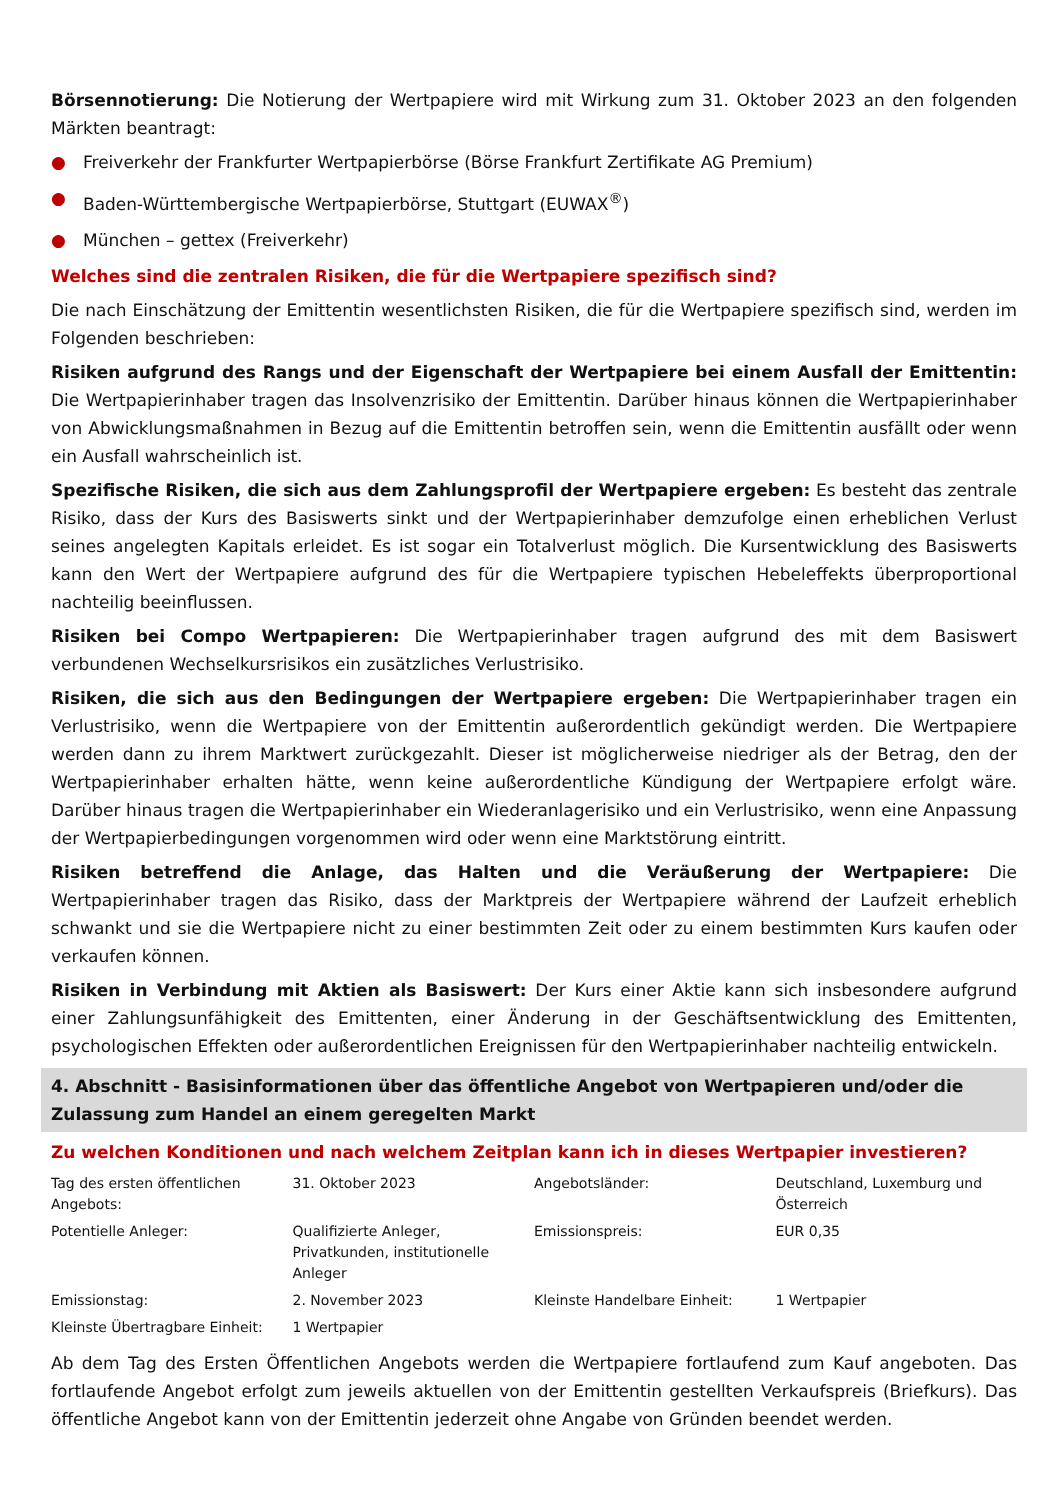Börsennotierung: Die Notierung der Wertpapiere wird mit Wirkung zum 31. Oktober 2023 an den folgenden Märkten beantragt:
● Freiverkehr der Frankfurter Wertpapierbörse (Börse Frankfurt Zertifikate AG Premium)
● Baden-Württembergische Wertpapierbörse, Stuttgart (EUWAX<sup>®</sup>)
● München – gettex (Freiverkehr)
Welches sind die zentralen Risiken, die für die Wertpapiere spezifisch sind?
Die nach Einschätzung der Emittentin wesentlichsten Risiken, die für die Wertpapiere spezifisch sind, werden im Folgenden beschrieben:
Risiken aufgrund des Rangs und der Eigenschaft der Wertpapiere bei einem Ausfall der Emittentin: Die Wertpapierinhaber tragen das Insolvenzrisiko der Emittentin. Darüber hinaus können die Wertpapierinhaber von Abwicklungsmaßnahmen in Bezug auf die Emittentin betroffen sein, wenn die Emittentin ausfällt oder wenn ein Ausfall wahrscheinlich ist.
Spezifische Risiken, die sich aus dem Zahlungsprofil der Wertpapiere ergeben: Es besteht das zentrale Risiko, dass der Kurs des Basiswerts sinkt und der Wertpapierinhaber demzufolge einen erheblichen Verlust seines angelegten Kapitals erleidet. Es ist sogar ein Totalverlust möglich. Die Kursentwicklung des Basiswerts kann den Wert der Wertpapiere aufgrund des für die Wertpapiere typischen Hebeleffekts überproportional nachteilig beeinflussen.
Risiken bei Compo Wertpapieren: Die Wertpapierinhaber tragen aufgrund des mit dem Basiswert verbundenen Wechselkursrisikos ein zusätzliches Verlustrisiko.
Risiken, die sich aus den Bedingungen der Wertpapiere ergeben: Die Wertpapierinhaber tragen ein Verlustrisiko, wenn die Wertpapiere von der Emittentin außerordentlich gekündigt werden. Die Wertpapiere werden dann zu ihrem Marktwert zurückgezahlt. Dieser ist möglicherweise niedriger als der Betrag, den der Wertpapierinhaber erhalten hätte, wenn keine außerordentliche Kündigung der Wertpapiere erfolgt wäre. Darüber hinaus tragen die Wertpapierinhaber ein Wiederanlagerisiko und ein Verlustrisiko, wenn eine Anpassung der Wertpapierbedingungen vorgenommen wird oder wenn eine Marktstörung eintritt.
Risiken betreffend die Anlage, das Halten und die Veräußerung der Wertpapiere: Die Wertpapierinhaber tragen das Risiko, dass der Marktpreis der Wertpapiere während der Laufzeit erheblich schwankt und sie die Wertpapiere nicht zu einer bestimmten Zeit oder zu einem bestimmten Kurs kaufen oder verkaufen können.
Risiken in Verbindung mit Aktien als Basiswert: Der Kurs einer Aktie kann sich insbesondere aufgrund einer Zahlungsunfähigkeit des Emittenten, einer Änderung in der Geschäftsentwicklung des Emittenten, psychologischen Effekten oder außerordentlichen Ereignissen für den Wertpapierinhaber nachteilig entwickeln.
4. Abschnitt - Basisinformationen über das öffentliche Angebot von Wertpapieren und/oder die Zulassung zum Handel an einem geregelten Markt
Zu welchen Konditionen und nach welchem Zeitplan kann ich in dieses Wertpapier investieren?
| Tag des ersten öffentlichen Angebots: | 31. Oktober 2023 | Angebotsländer: | Deutschland, Luxemburg und Österreich |
| Potentielle Anleger: | Qualifizierte Anleger, Privatkunden, institutionelle Anleger | Emissionspreis: | EUR 0,35 |
| Emissionstag: | 2. November 2023 | Kleinste Handelbare Einheit: | 1 Wertpapier |
| Kleinste Übertragbare Einheit: | 1 Wertpapier | | |
Ab dem Tag des Ersten Öffentlichen Angebots werden die Wertpapiere fortlaufend zum Kauf angeboten. Das fortlaufende Angebot erfolgt zum jeweils aktuellen von der Emittentin gestellten Verkaufspreis (Briefkurs). Das öffentliche Angebot kann von der Emittentin jederzeit ohne Angabe von Gründen beendet werden.